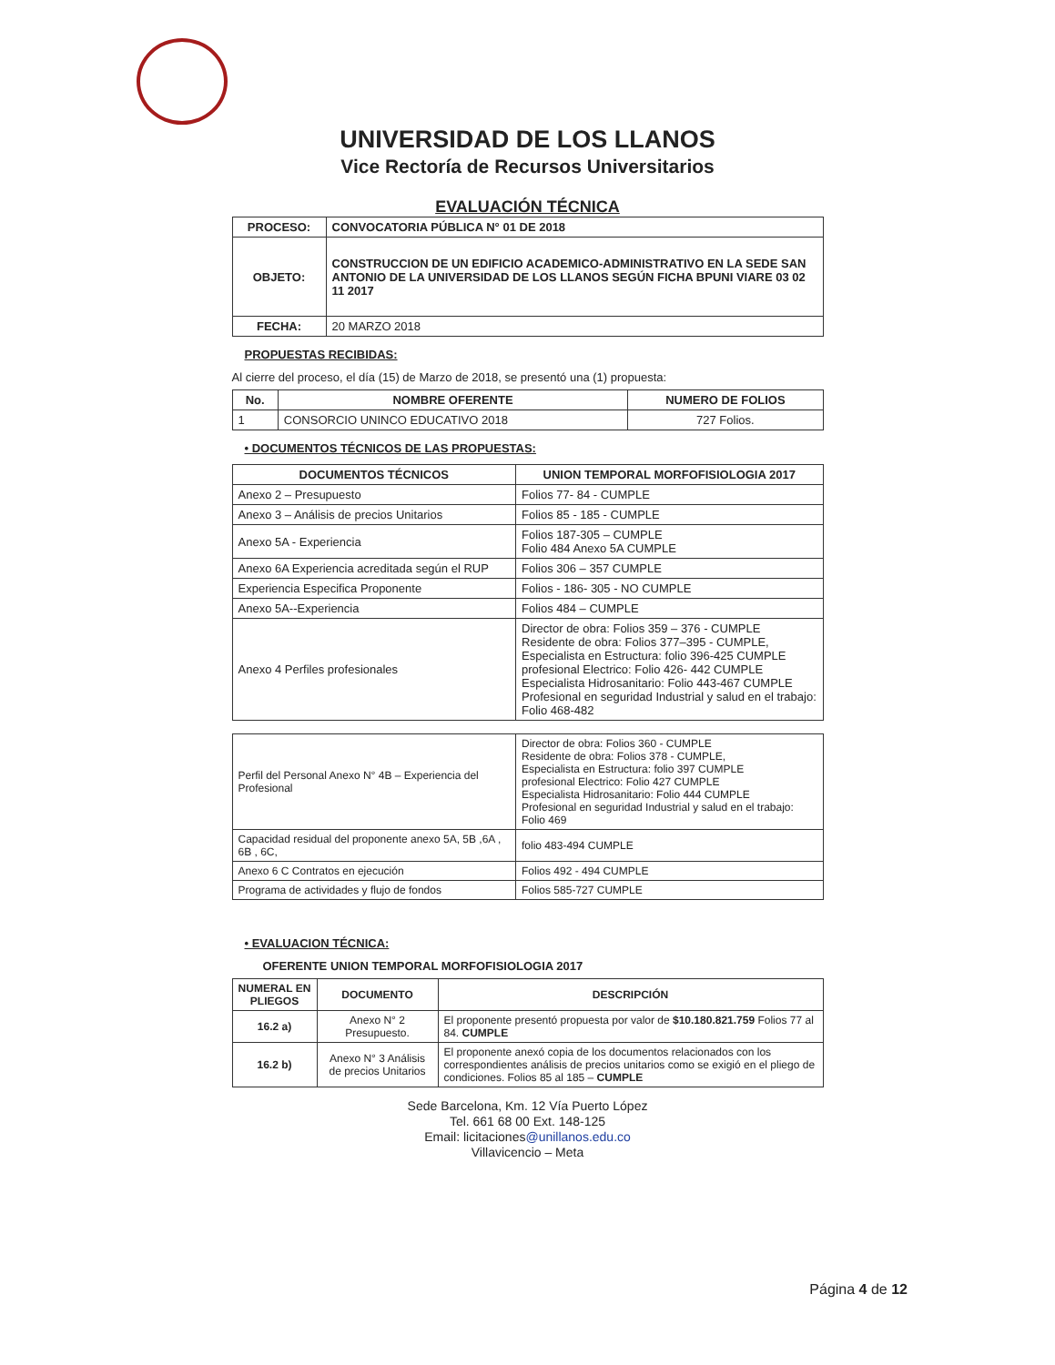UNIVERSIDAD DE LOS LLANOS
Vice Rectoría de Recursos Universitarios
EVALUACIÓN TÉCNICA
| PROCESO: | CONVOCATORIA PÚBLICA N° 01 DE 2018 |
| OBJETO: | CONSTRUCCION DE UN EDIFICIO ACADEMICO-ADMINISTRATIVO EN LA SEDE SAN ANTONIO DE LA UNIVERSIDAD DE LOS LLANOS SEGÚN FICHA BPUNI VIARE 03 02 11 2017 |
| FECHA: | 20 MARZO 2018 |
PROPUESTAS RECIBIDAS:
Al cierre del proceso, el día (15) de Marzo de 2018, se presentó una (1) propuesta:
| No. | NOMBRE OFERENTE | NUMERO DE FOLIOS |
| --- | --- | --- |
| 1 | CONSORCIO UNINCO EDUCATIVO 2018 | 727 Folios. |
• DOCUMENTOS TÉCNICOS DE LAS PROPUESTAS:
| DOCUMENTOS TÉCNICOS | UNION TEMPORAL MORFOFISIOLOGIA 2017 |
| --- | --- |
| Anexo 2 – Presupuesto | Folios 77- 84 - CUMPLE |
| Anexo 3 – Análisis de precios Unitarios | Folios 85 - 185 - CUMPLE |
| Anexo 5A - Experiencia | Folios 187-305 – CUMPLE Folio 484 Anexo 5A CUMPLE |
| Anexo 6A Experiencia acreditada según el RUP | Folios 306 – 357 CUMPLE |
| Experiencia Especifica Proponente | Folios - 186- 305 - NO CUMPLE |
| Anexo 5A--Experiencia | Folios 484 – CUMPLE |
| Anexo 4 Perfiles profesionales | Director de obra: Folios 359 – 376 - CUMPLE Residente de obra: Folios 377–395 - CUMPLE, Especialista en Estructura: folio 396-425 CUMPLE profesional Electrico: Folio 426- 442 CUMPLE Especialista Hidrosanitario: Folio 443-467 CUMPLE Profesional en seguridad Industrial y salud en el trabajo: Folio 468-482 |
| Perfil del Personal Anexo N° 4B – Experiencia del Profesional | Director de obra: Folios 360 - CUMPLE Residente de obra: Folios 378 - CUMPLE, Especialista en Estructura: folio 397 CUMPLE profesional Electrico: Folio 427 CUMPLE Especialista Hidrosanitario: Folio 444 CUMPLE Profesional en seguridad Industrial y salud en el trabajo: Folio 469 |
| Capacidad residual del proponente anexo 5A, 5B ,6A , 6B , 6C, | folio 483-494 CUMPLE |
| Anexo 6 C Contratos en ejecución | Folios 492 - 494 CUMPLE |
| Programa de actividades y flujo de fondos | Folios 585-727 CUMPLE |
• EVALUACION TÉCNICA:
OFERENTE UNION TEMPORAL MORFOFISIOLOGIA 2017
| NUMERAL EN PLIEGOS | DOCUMENTO | DESCRIPCIÓN |
| --- | --- | --- |
| 16.2 a) | Anexo N° 2 Presupuesto. | El proponente presentó propuesta por valor de $10.180.821.759 Folios 77 al 84. CUMPLE |
| 16.2 b) | Anexo N° 3 Análisis de precios Unitarios | El proponente anexó copia de los documentos relacionados con los correspondientes análisis de precios unitarios como se exigió en el pliego de condiciones. Folios 85 al 185 – CUMPLE |
Sede Barcelona, Km. 12 Vía Puerto López
Tel. 661 68 00 Ext. 148-125
Email: licitaciones@unillanos.edu.co
Villavicencio – Meta
Página 4 de 12